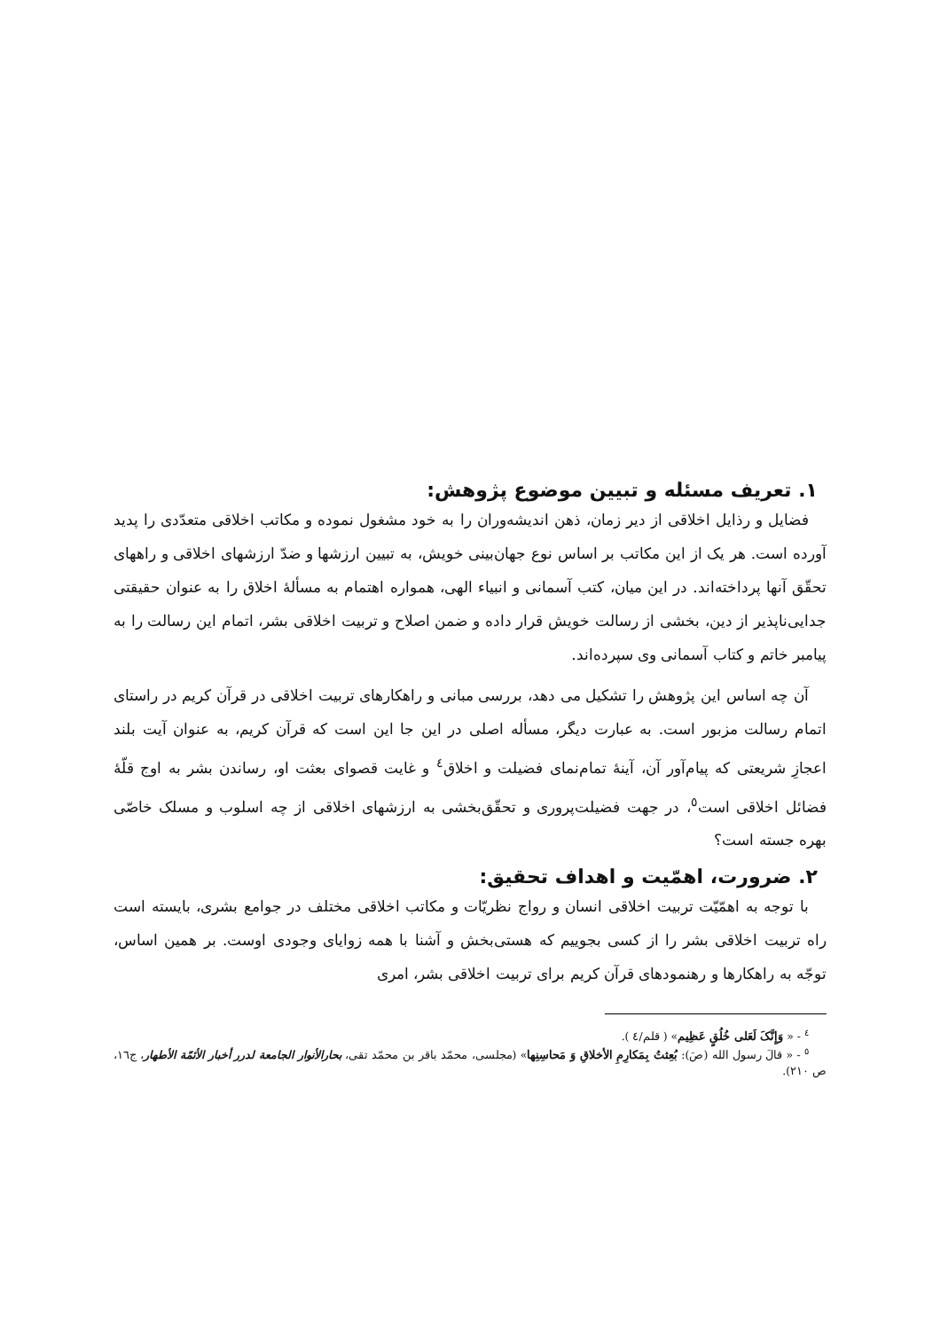۱. تعریف مسئله و تبیین موضوع پژوهش:
فضایل و رذایل اخلاقی از دیر زمان، ذهن اندیشه‌وران را به خود مشغول نموده و مکاتب اخلاقی متعدّدی را پدید آورده است. هر یک از این مکاتب بر اساس نوع جهان‌بینی خویش، به تبیین ارزشها و ضدّ ارزشهای اخلاقی و راههای تحقّق آنها پرداخته‌اند. در این میان، کتب آسمانی و انبیاء الهی، همواره اهتمام به مسألهٔ اخلاق را به عنوان حقیقتی جدایی‌ناپذیر از دین، بخشی از رسالت خویش قرار داده و ضمن اصلاح و تربیت اخلاقی بشر، اتمام این رسالت را به پیامبر خاتم و کتاب آسمانی وی سپرده‌اند.
آن چه اساس این پژوهش را تشکیل می دهد، بررسی مبانی و راهکارهای تربیت اخلاقی در قرآن کریم در راستای اتمام رسالت مزبور است. به عبارت دیگر، مسأله اصلی در این جا این است که قرآن کریم، به عنوان آیت بلند اعجازِ شریعتی که پیام‌آور آن، آینهٔ تمام‌نمای فضیلت و اخلاق<sup>٤</sup> و غایت قصوای بعثت او، رساندن بشر به اوج قلّهٔ فضائل اخلاقی است<sup>٥</sup>، در جهت فضیلت‌پروری و تحقّق‌بخشی به ارزشهای اخلاقی از چه اسلوب و مسلک خاصّی بهره جسته است؟
۲. ضرورت، اهمّیت و اهداف تحقیق:
با توجه به اهمّیّت تربیت اخلاقی انسان و رواج نظریّات و مکاتب اخلاقی مختلف در جوامع بشری، بایسته است راه تربیت اخلاقی بشر را از کسی بجوییم که هستی‌بخش و آشنا با همه زوایای وجودی اوست. بر همین اساس، توجّه به راهکارها و رهنمودهای قرآن کریم برای تربیت اخلاقی بشر، امری
<sup>٤</sup> - « وَإِنَّکَ لَعَلی خُلُقٍ عَظِیم» ( قلم/٤ ).
<sup>٥</sup> - « قالَ رسول الله (صَ): بُعِثتُ بِمَکارِمِ الأخلاقِ وَ مَحاسِنِها» (مجلسی، محمّد باقر بن محمّد تقی، بحارالأنوار الجامعة لدرر أخبار الأئمّة الأطهار، ج١٦، ص ٢١٠).